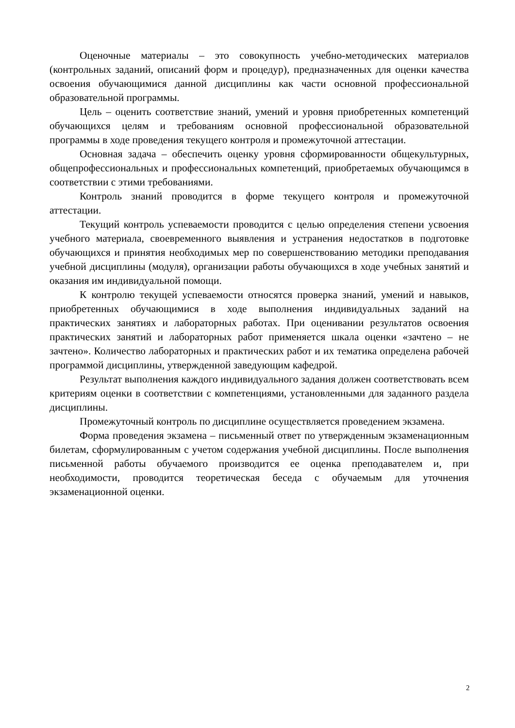Оценочные материалы – это совокупность учебно-методических материалов (контрольных заданий, описаний форм и процедур), предназначенных для оценки качества освоения обучающимися данной дисциплины как части основной профессиональной образовательной программы.
Цель – оценить соответствие знаний, умений и уровня приобретенных компетенций обучающихся целям и требованиям основной профессиональной образовательной программы в ходе проведения текущего контроля и промежуточной аттестации.
Основная задача – обеспечить оценку уровня сформированности общекультурных, общепрофессиональных и профессиональных компетенций, приобретаемых обучающимся в соответствии с этими требованиями.
Контроль знаний проводится в форме текущего контроля и промежуточной аттестации.
Текущий контроль успеваемости проводится с целью определения степени усвоения учебного материала, своевременного выявления и устранения недостатков в подготовке обучающихся и принятия необходимых мер по совершенствованию методики преподавания учебной дисциплины (модуля), организации работы обучающихся в ходе учебных занятий и оказания им индивидуальной помощи.
К контролю текущей успеваемости относятся проверка знаний, умений и навыков, приобретенных обучающимися в ходе выполнения индивидуальных заданий на практических занятиях и лабораторных работах. При оценивании результатов освоения практических занятий и лабораторных работ применяется шкала оценки «зачтено – не зачтено». Количество лабораторных и практических работ и их тематика определена рабочей программой дисциплины, утвержденной заведующим кафедрой.
Результат выполнения каждого индивидуального задания должен соответствовать всем критериям оценки в соответствии с компетенциями, установленными для заданного раздела дисциплины.
Промежуточный контроль по дисциплине осуществляется проведением экзамена.
Форма проведения экзамена – письменный ответ по утвержденным экзаменационным билетам, сформулированным с учетом содержания учебной дисциплины. После выполнения письменной работы обучаемого производится ее оценка преподавателем и, при необходимости, проводится теоретическая беседа с обучаемым для уточнения экзаменационной оценки.
2